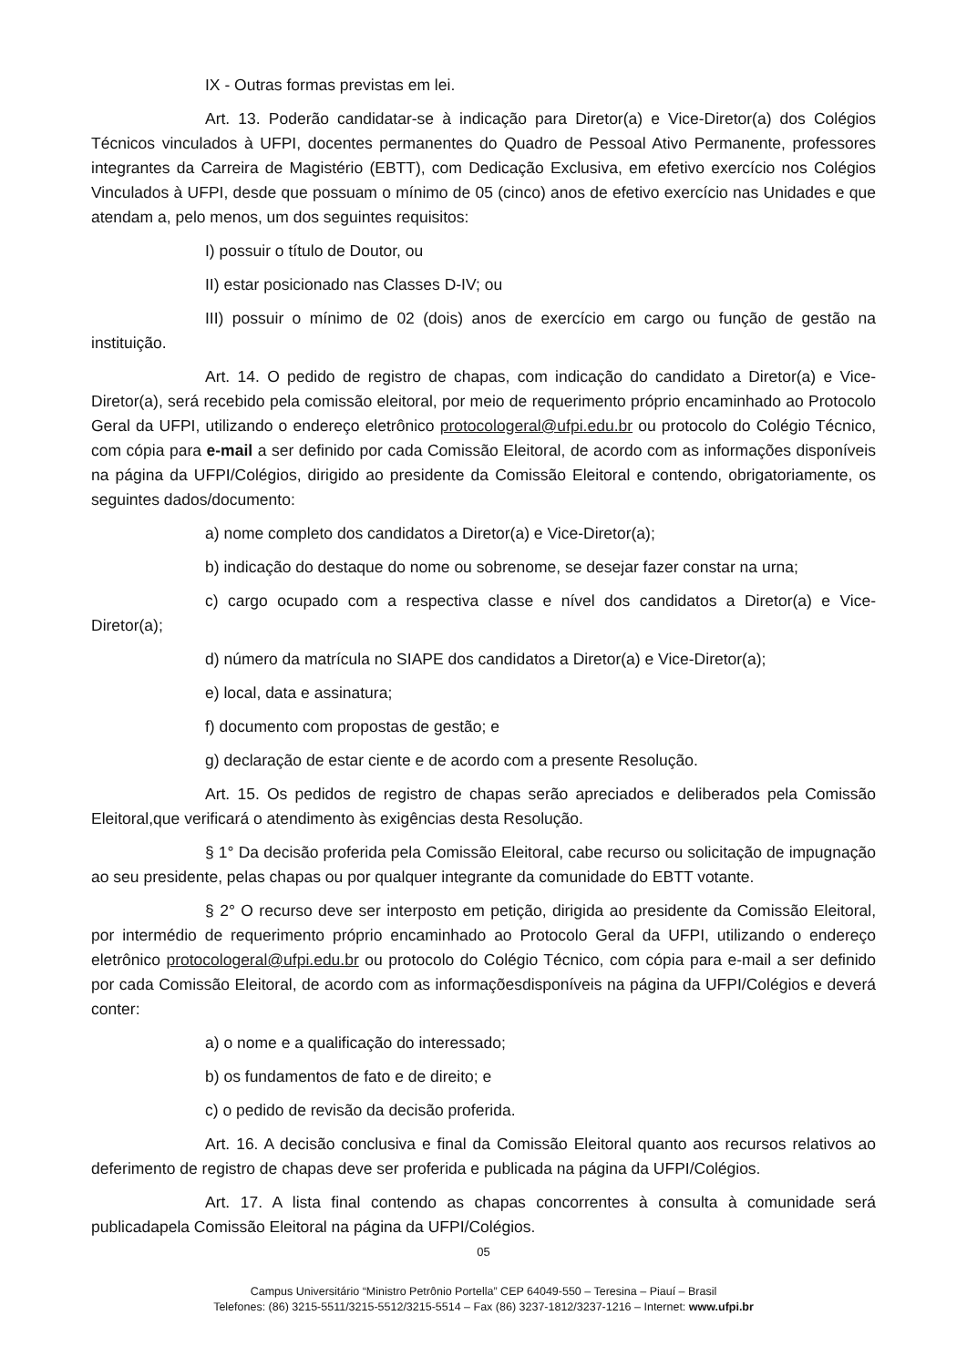IX - Outras formas previstas em lei.
Art. 13. Poderão candidatar-se à indicação para Diretor(a) e Vice-Diretor(a) dos Colégios Técnicos vinculados à UFPI, docentes permanentes do Quadro de Pessoal Ativo Permanente, professores integrantes da Carreira de Magistério (EBTT), com Dedicação Exclusiva, em efetivo exercício nos Colégios Vinculados à UFPI, desde que possuam o mínimo de 05 (cinco) anos de efetivo exercício nas Unidades e que atendam a, pelo menos, um dos seguintes requisitos:
I) possuir o título de Doutor, ou
II) estar posicionado nas Classes D-IV; ou
III) possuir o mínimo de 02 (dois) anos de exercício em cargo ou função de gestão na instituição.
Art. 14. O pedido de registro de chapas, com indicação do candidato a Diretor(a) e Vice-Diretor(a), será recebido pela comissão eleitoral, por meio de requerimento próprio encaminhado ao Protocolo Geral da UFPI, utilizando o endereço eletrônico protocologeral@ufpi.edu.br ou protocolo do Colégio Técnico, com cópia para e-mail a ser definido por cada Comissão Eleitoral, de acordo com as informações disponíveis na página da UFPI/Colégios, dirigido ao presidente da Comissão Eleitoral e contendo, obrigatoriamente, os seguintes dados/documento:
a) nome completo dos candidatos a Diretor(a) e Vice-Diretor(a);
b) indicação do destaque do nome ou sobrenome, se desejar fazer constar na urna;
c) cargo ocupado com a respectiva classe e nível dos candidatos a Diretor(a) e Vice-Diretor(a);
d) número da matrícula no SIAPE dos candidatos a Diretor(a) e Vice-Diretor(a);
e) local, data e assinatura;
f) documento com propostas de gestão; e
g) declaração de estar ciente e de acordo com a presente Resolução.
Art. 15. Os pedidos de registro de chapas serão apreciados e deliberados pela Comissão Eleitoral,que verificará o atendimento às exigências desta Resolução.
§ 1° Da decisão proferida pela Comissão Eleitoral, cabe recurso ou solicitação de impugnação ao seu presidente, pelas chapas ou por qualquer integrante da comunidade do EBTT votante.
§ 2° O recurso deve ser interposto em petição, dirigida ao presidente da Comissão Eleitoral, por intermédio de requerimento próprio encaminhado ao Protocolo Geral da UFPI, utilizando o endereço eletrônico protocologeral@ufpi.edu.br ou protocolo do Colégio Técnico, com cópia para e-mail a ser definido por cada Comissão Eleitoral, de acordo com as informaçõesdisponíveis na página da UFPI/Colégios e deverá conter:
a) o nome e a qualificação do interessado;
b) os fundamentos de fato e de direito; e
c) o pedido de revisão da decisão proferida.
Art. 16. A decisão conclusiva e final da Comissão Eleitoral quanto aos recursos relativos ao deferimento de registro de chapas deve ser proferida e publicada na página da UFPI/Colégios.
Art. 17. A lista final contendo as chapas concorrentes à consulta à comunidade será publicadapela Comissão Eleitoral na página da UFPI/Colégios.
05
Campus Universitário “Ministro Petrônio Portella” CEP 64049-550 – Teresina – Piauí – Brasil
Telefones: (86) 3215-5511/3215-5512/3215-5514 – Fax (86) 3237-1812/3237-1216 – Internet: www.ufpi.br